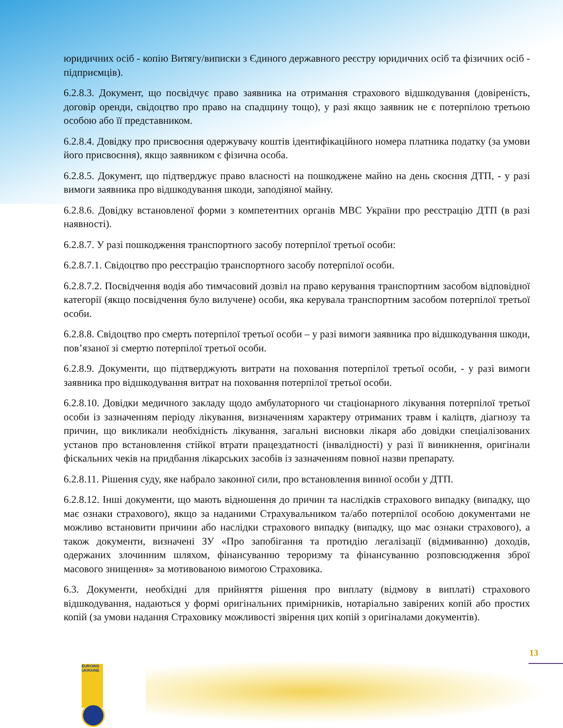юридичних осіб - копію Витягу/виписки з Єдиного державного реєстру юридичних осіб та фізичних осіб - підприємців).
6.2.8.3. Документ, що посвідчує право заявника на отримання страхового відшкодування (довіреність, договір оренди, свідоцтво про право на спадщину тощо), у разі якщо заявник не є потерпілою третьою особою або її представником.
6.2.8.4. Довідку про присвоєння одержувачу коштів ідентифікаційного номера платника податку (за умови його присвоєння), якщо заявником є фізична особа.
6.2.8.5. Документ, що підтверджує право власності на пошкоджене майно на день скоєння ДТП, - у разі вимоги заявника про відшкодування шкоди, заподіяної майну.
6.2.8.6. Довідку встановленої форми з компетентних органів МВС України про реєстрацію ДТП (в разі наявності).
6.2.8.7. У разі пошкодження транспортного засобу потерпілої третьої особи:
6.2.8.7.1. Свідоцтво про реєстрацію транспортного засобу потерпілої особи.
6.2.8.7.2. Посвідчення водія або тимчасовий дозвіл на право керування транспортним засобом відповідної категорії (якщо посвідчення було вилучене) особи, яка керувала транспортним засобом потерпілої третьої особи.
6.2.8.8. Свідоцтво про смерть потерпілої третьої особи – у разі вимоги заявника про відшкодування шкоди, пов’язаної зі смертю потерпілої третьої особи.
6.2.8.9. Документи, що підтверджують витрати на поховання потерпілої третьої особи, - у разі вимоги заявника про відшкодування витрат на поховання потерпілої третьої особи.
6.2.8.10. Довідки медичного закладу щодо амбулаторного чи стаціонарного лікування потерпілої третьої особи із зазначенням періоду лікування, визначенням характеру отриманих травм і каліцтв, діагнозу та причин, що викликали необхідність лікування, загальні висновки лікаря або довідки спеціалізованих установ про встановлення стійкої втрати працездатності (інвалідності) у разі її виникнення, оригінали фіскальних чеків на придбання лікарських засобів із зазначенням повної назви препарату.
6.2.8.11. Рішення суду, яке набрало законної сили, про встановлення винної особи у ДТП.
6.2.8.12. Інші документи, що мають відношення до причин та наслідків страхового випадку (випадку, що має ознаки страхового), якщо за наданими Страхувальником та/або потерпілої особою документами не можливо встановити причини або наслідки страхового випадку (випадку, що має ознаки страхового), а також документи, визначені ЗУ «Про запобігання та протидію легалізації (відмиванню) доходів, одержаних злочинним шляхом, фінансуванню тероризму та фінансуванню розповсюдження зброї масового знищення» за мотивованою вимогою Страховика.
6.3. Документи, необхідні для прийняття рішення про виплату (відмову в виплаті) страхового відшкодування, надаються у формі оригінальних примірників, нотаріально завірених копій або простих копій (за умови надання Страховику можливості звірення цих копій з оригіналами документів).
13
EUROINS UKRAINE